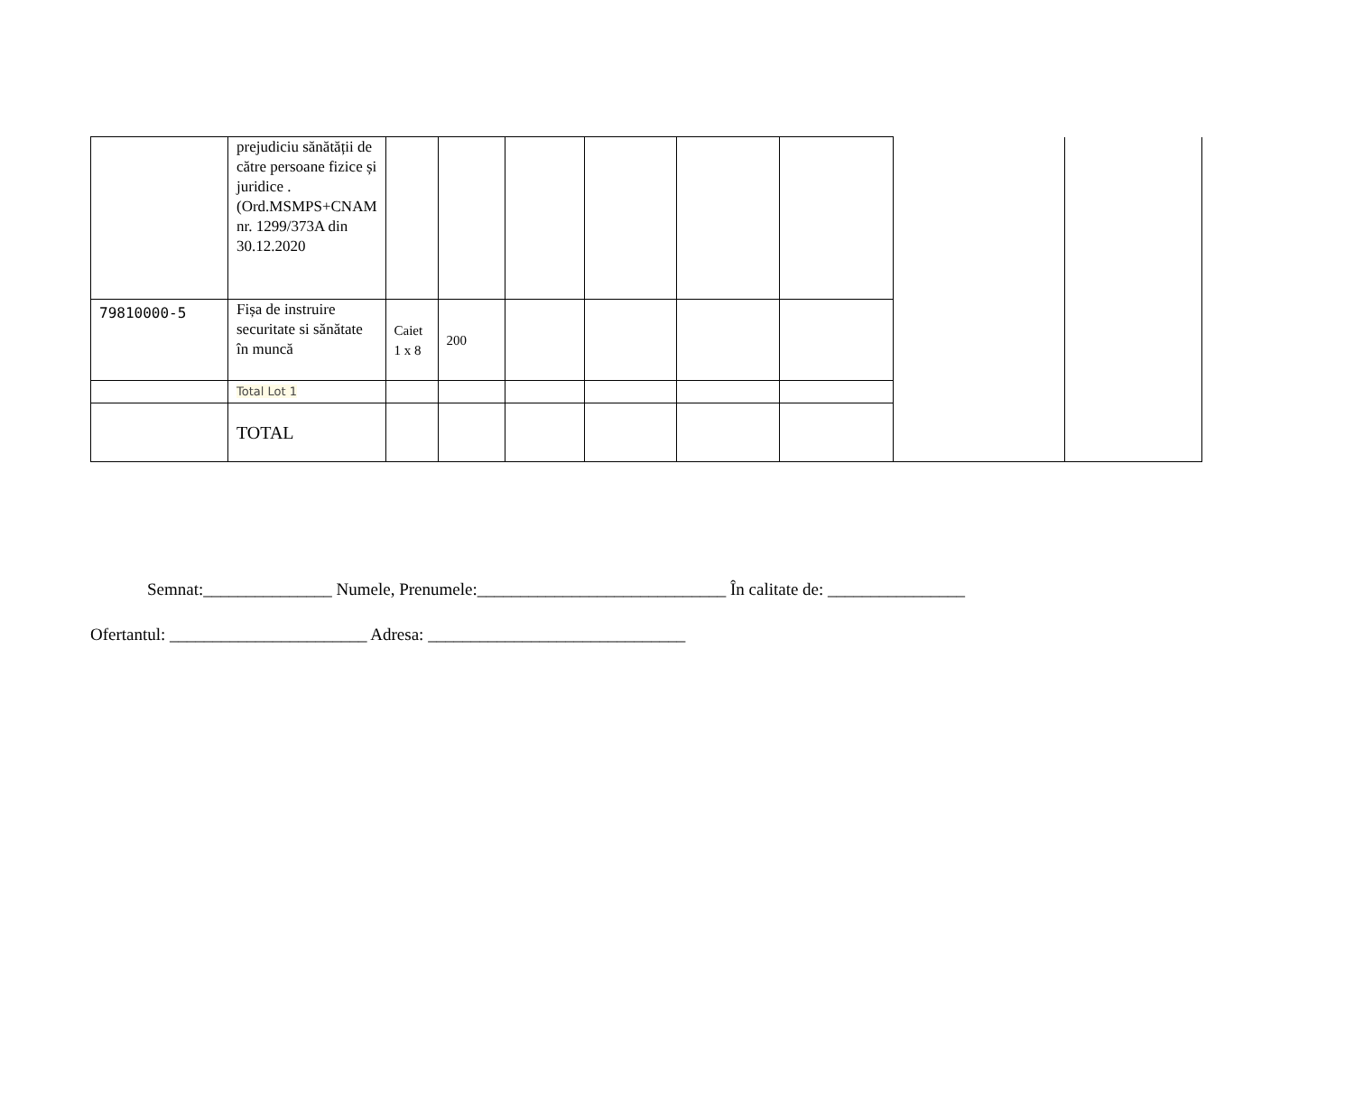| | prejudiciu sănătății de către persoane fizice și juridice .(Ord.MSMPS+CNAM nr. 1299/373A din 30.12.2020 | | | | | | | | |
| 79810000-5 | Fișa de instruire securitate si sănătate în muncă | Caiet 1 x 8 | 200 | | | | | | |
| | Total Lot 1 | | | | | | | | |
| | TOTAL | | | | | | | | |
Semnat:_______________ Numele, Prenumele:_____________________________ În calitate de: ________________
Ofertantul: _______________________ Adresa: ______________________________